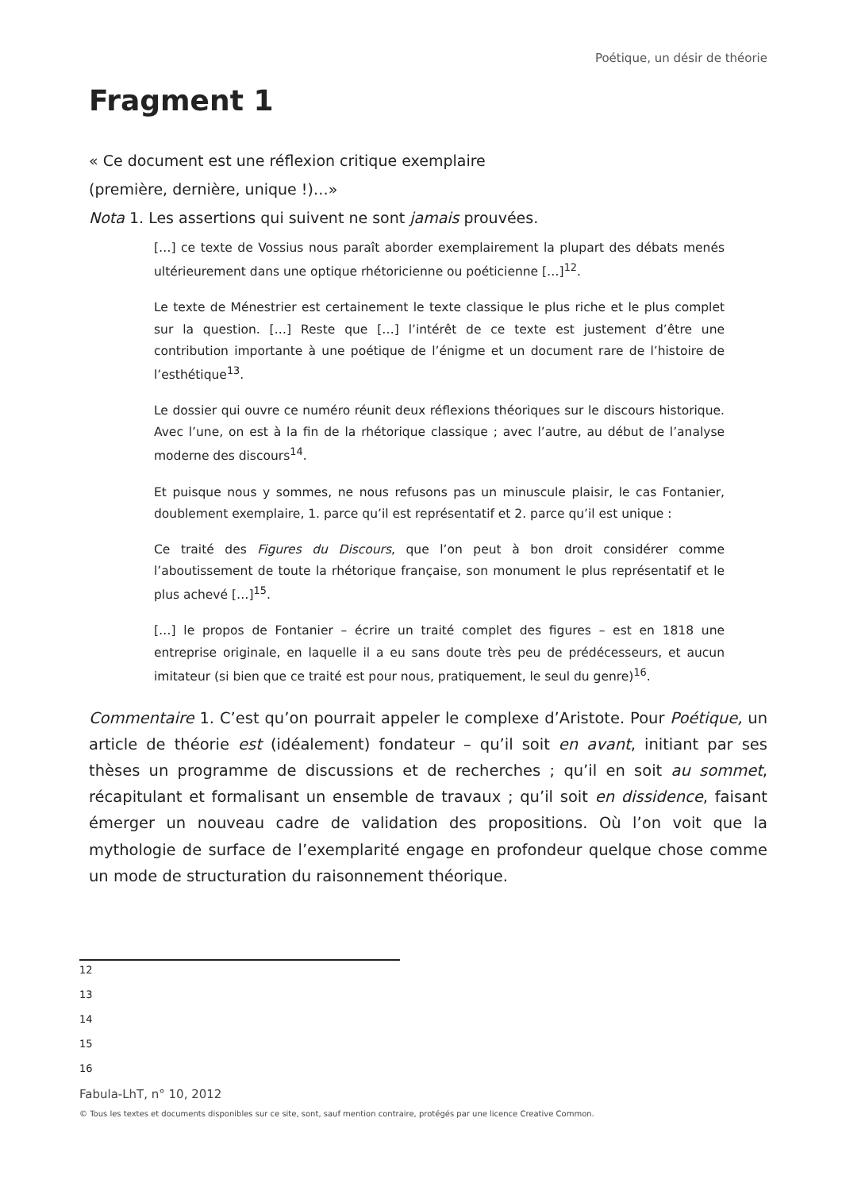Poétique, un désir de théorie
Fragment 1
« Ce document est une réflexion critique exemplaire
(première, dernière, unique !)…»
Nota 1. Les assertions qui suivent ne sont jamais prouvées.
[…] ce texte de Vossius nous paraît aborder exemplairement la plupart des débats menés ultérieurement dans une optique rhétoricienne ou poéticienne […]<sup>12</sup>.
Le texte de Ménestrier est certainement le texte classique le plus riche et le plus complet sur la question. […] Reste que […] l’intérêt de ce texte est justement d’être une contribution importante à une poétique de l’énigme et un document rare de l’histoire de l’esthétique<sup>13</sup>.
Le dossier qui ouvre ce numéro réunit deux réflexions théoriques sur le discours historique. Avec l’une, on est à la fin de la rhétorique classique ; avec l’autre, au début de l’analyse moderne des discours<sup>14</sup>.
Et puisque nous y sommes, ne nous refusons pas un minuscule plaisir, le cas Fontanier, doublement exemplaire, 1. parce qu’il est représentatif et 2. parce qu’il est unique :
Ce traité des Figures du Discours, que l’on peut à bon droit considérer comme l’aboutissement de toute la rhétorique française, son monument le plus représentatif et le plus achevé […]<sup>15</sup>.
[…] le propos de Fontanier – écrire un traité complet des figures – est en 1818 une entreprise originale, en laquelle il a eu sans doute très peu de prédécesseurs, et aucun imitateur (si bien que ce traité est pour nous, pratiquement, le seul du genre)<sup>16</sup>.
Commentaire 1. C’est qu’on pourrait appeler le complexe d’Aristote. Pour Poétique, un article de théorie est (idéalement) fondateur – qu’il soit en avant, initiant par ses thèses un programme de discussions et de recherches ; qu’il en soit au sommet, récapitulant et formalisant un ensemble de travaux ; qu’il soit en dissidence, faisant émerger un nouveau cadre de validation des propositions. Où l’on voit que la mythologie de surface de l’exemplarité engage en profondeur quelque chose comme un mode de structuration du raisonnement théorique.
12
13
14
15
16
Fabula-LhT, n° 10, 2012
© Tous les textes et documents disponibles sur ce site, sont, sauf mention contraire, protégés par une licence Creative Common.